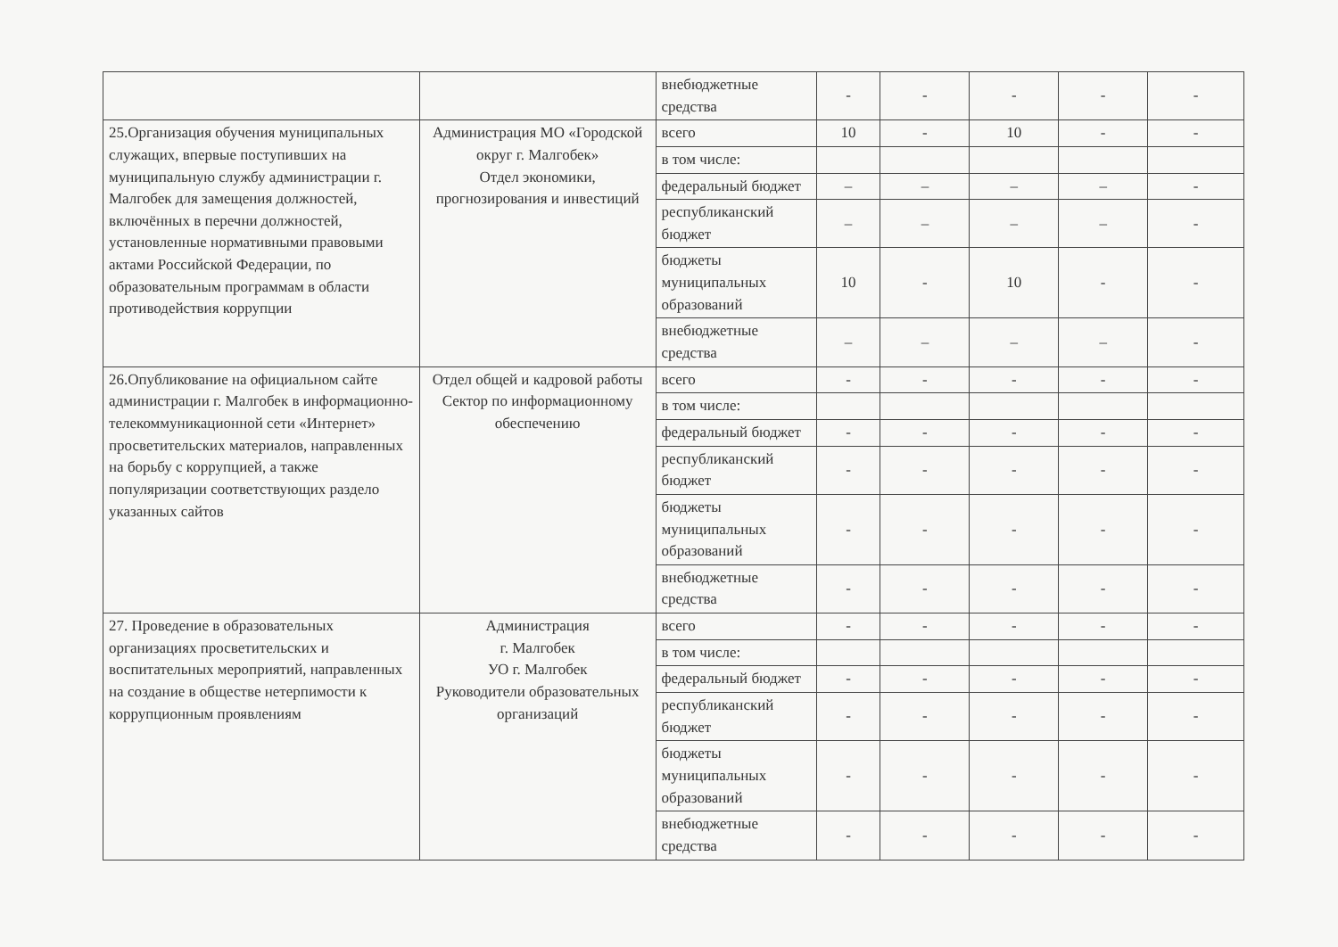| | | внебюджетные средства | - | - | - | - | - |
| 25.Организация обучения муниципальных служащих, впервые поступивших на муниципальную службу администрации г. Малгобек для замещения должностей, включённых в перечни должностей, установленные нормативными правовыми актами Российской Федерации, по образовательным программам в области противодействия коррупции | Администрация МО «Городской округ г. Малгобек» Отдел экономики, прогнозирования и инвестиций | всего | 10 | - | 10 | - | - |
| | | в том числе: | | | | | |
| | | федеральный бюджет | – | – | – | – | - |
| | | республиканский бюджет | – | – | – | – | - |
| | | бюджеты муниципальных образований | 10 | - | 10 | - | - |
| | | внебюджетные средства | – | – | – | – | - |
| 26.Опубликование на официальном сайте администрации г. Малгобек в информационно-телекоммуникационной сети «Интернет» просветительских материалов, направленных на борьбу с коррупцией, а также популяризации соответствующих раздело указанных сайтов | Отдел общей и кадровой работы Сектор по информационному обеспечению | всего | - | - | - | - | - |
| | | в том числе: | | | | | |
| | | федеральный бюджет | - | - | - | - | - |
| | | республиканский бюджет | - | - | - | - | - |
| | | бюджеты муниципальных образований | - | - | - | - | - |
| | | внебюджетные средства | - | - | - | - | - |
| 27. Проведение в образовательных организациях просветительских и воспитательных мероприятий, направленных на создание в обществе нетерпимости к коррупционным проявлениям | Администрация г. Малгобек УО г. Малгобек Руководители образовательных организаций | всего | - | - | - | - | - |
| | | в том числе: | | | | | |
| | | федеральный бюджет | - | - | - | - | - |
| | | республиканский бюджет | - | - | - | - | - |
| | | бюджеты муниципальных образований | - | - | - | - | - |
| | | внебюджетные средства | - | - | - | - | - |